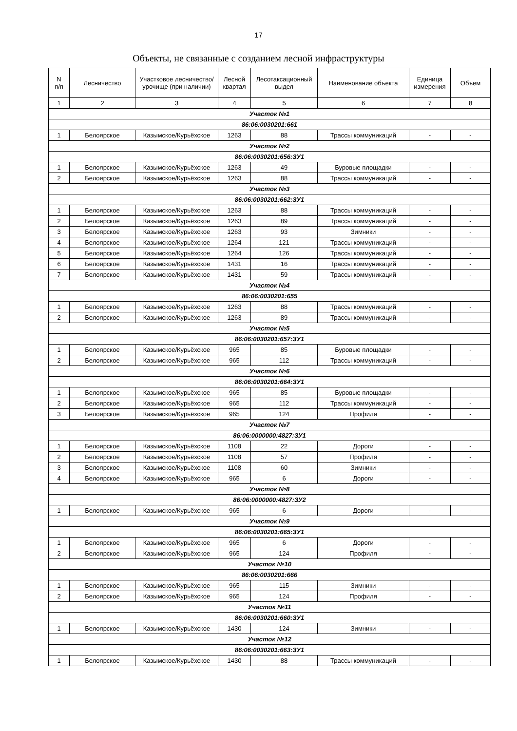17
Объекты, не связанные с созданием лесной инфраструктуры
| N п/п | Лесничество | Участковое лесничество/урочище (при наличии) | Лесной квартал | Лесотаксационный выдел | Наименование объекта | Единица измерения | Объем |
| --- | --- | --- | --- | --- | --- | --- | --- |
| 1 | 2 | 3 | 4 | 5 | 6 | 7 | 8 |
| Участок №1 | | | | | | | |
| 86:06:0030201:661 | | | | | | | |
| 1 | Белоярское | Казымское/Курьёхское | 1263 | 88 | Трассы коммуникаций | - | - |
| Участок №2 | | | | | | | |
| 86:06:0030201:656:ЗУ1 | | | | | | | |
| 1 | Белоярское | Казымское/Курьёхское | 1263 | 49 | Буровые площадки | - | - |
| 2 | Белоярское | Казымское/Курьёхское | 1263 | 88 | Трассы коммуникаций | - | - |
| Участок №3 | | | | | | | |
| 86:06:0030201:662:ЗУ1 | | | | | | | |
| 1 | Белоярское | Казымское/Курьёхское | 1263 | 88 | Трассы коммуникаций | - | - |
| 2 | Белоярское | Казымское/Курьёхское | 1263 | 89 | Трассы коммуникаций | - | - |
| 3 | Белоярское | Казымское/Курьёхское | 1263 | 93 | Зимники | - | - |
| 4 | Белоярское | Казымское/Курьёхское | 1264 | 121 | Трассы коммуникаций | - | - |
| 5 | Белоярское | Казымское/Курьёхское | 1264 | 126 | Трассы коммуникаций | - | - |
| 6 | Белоярское | Казымское/Курьёхское | 1431 | 16 | Трассы коммуникаций | - | - |
| 7 | Белоярское | Казымское/Курьёхское | 1431 | 59 | Трассы коммуникаций | - | - |
| Участок №4 | | | | | | | |
| 86:06:0030201:655 | | | | | | | |
| 1 | Белоярское | Казымское/Курьёхское | 1263 | 88 | Трассы коммуникаций | - | - |
| 2 | Белоярское | Казымское/Курьёхское | 1263 | 89 | Трассы коммуникаций | - | - |
| Участок №5 | | | | | | | |
| 86:06:0030201:657:ЗУ1 | | | | | | | |
| 1 | Белоярское | Казымское/Курьёхское | 965 | 85 | Буровые площадки | - | - |
| 2 | Белоярское | Казымское/Курьёхское | 965 | 112 | Трассы коммуникаций | - | - |
| Участок №6 | | | | | | | |
| 86:06:0030201:664:ЗУ1 | | | | | | | |
| 1 | Белоярское | Казымское/Курьёхское | 965 | 85 | Буровые площадки | - | - |
| 2 | Белоярское | Казымское/Курьёхское | 965 | 112 | Трассы коммуникаций | - | - |
| 3 | Белоярское | Казымское/Курьёхское | 965 | 124 | Профиля | - | - |
| Участок №7 | | | | | | | |
| 86:06:0000000:4827:ЗУ1 | | | | | | | |
| 1 | Белоярское | Казымское/Курьёхское | 1108 | 22 | Дороги | - | - |
| 2 | Белоярское | Казымское/Курьёхское | 1108 | 57 | Профиля | - | - |
| 3 | Белоярское | Казымское/Курьёхское | 1108 | 60 | Зимники | - | - |
| 4 | Белоярское | Казымское/Курьёхское | 965 | 6 | Дороги | - | - |
| Участок №8 | | | | | | | |
| 86:06:0000000:4827:ЗУ2 | | | | | | | |
| 1 | Белоярское | Казымское/Курьёхское | 965 | 6 | Дороги | - | - |
| Участок №9 | | | | | | | |
| 86:06:0030201:665:ЗУ1 | | | | | | | |
| 1 | Белоярское | Казымское/Курьёхское | 965 | 6 | Дороги | - | - |
| 2 | Белоярское | Казымское/Курьёхское | 965 | 124 | Профиля | - | - |
| Участок №10 | | | | | | | |
| 86:06:0030201:666 | | | | | | | |
| 1 | Белоярское | Казымское/Курьёхское | 965 | 115 | Зимники | - | - |
| 2 | Белоярское | Казымское/Курьёхское | 965 | 124 | Профиля | - | - |
| Участок №11 | | | | | | | |
| 86:06:0030201:660:ЗУ1 | | | | | | | |
| 1 | Белоярское | Казымское/Курьёхское | 1430 | 124 | Зимники | - | - |
| Участок №12 | | | | | | | |
| 86:06:0030201:663:ЗУ1 | | | | | | | |
| 1 | Белоярское | Казымское/Курьёхское | 1430 | 88 | Трассы коммуникаций | - | - |